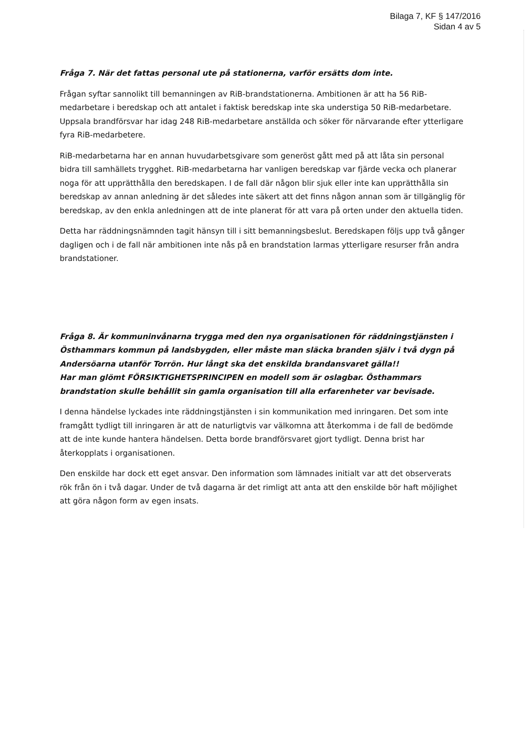Bilaga 7, KF § 147/2016
Sidan 4 av 5
Fråga 7. När det fattas personal ute på stationerna, varför ersätts dom inte.
Frågan syftar sannolikt till bemanningen av RiB-brandstationerna. Ambitionen är att ha 56 RiB-medarbetare i beredskap och att antalet i faktisk beredskap inte ska understiga 50 RiB-medarbetare. Uppsala brandförsvar har idag 248 RiB-medarbetare anställda och söker för närvarande efter ytterligare fyra RiB-medarbetere.
RiB-medarbetarna har en annan huvudarbetsgivare som generöst gått med på att låta sin personal bidra till samhällets trygghet. RiB-medarbetarna har vanligen beredskap var fjärde vecka och planerar noga för att upprätthålla den beredskapen. I de fall där någon blir sjuk eller inte kan upprätthålla sin beredskap av annan anledning är det således inte säkert att det finns någon annan som är tillgänglig för beredskap, av den enkla anledningen att de inte planerat för att vara på orten under den aktuella tiden.
Detta har räddningsnämnden tagit hänsyn till i sitt bemanningsbeslut. Beredskapen följs upp två gånger dagligen och i de fall när ambitionen inte nås på en brandstation larmas ytterligare resurser från andra brandstationer.
Fråga 8. Är kommuninvånarna trygga med den nya organisationen för räddningstjänsten i Östhammars kommun på landsbygden, eller måste man släcka branden själv i två dygn på Andersöarna utanför Torrön. Hur långt ska det enskilda brandansvaret gälla!!
Har man glömt FÖRSIKTIGHETSPRINCIPEN en modell som är oslagbar. Östhammars brandstation skulle behållit sin gamla organisation till alla erfarenheter var bevisade.
I denna händelse lyckades inte räddningstjänsten i sin kommunikation med inringaren. Det som inte framgått tydligt till inringaren är att de naturligtvis var välkomna att återkomma i de fall de bedömde att de inte kunde hantera händelsen. Detta borde brandförsvaret gjort tydligt. Denna brist har återkopplats i organisationen.
Den enskilde har dock ett eget ansvar. Den information som lämnades initialt var att det observerats rök från ön i två dagar. Under de två dagarna är det rimligt att anta att den enskilde bör haft möjlighet att göra någon form av egen insats.